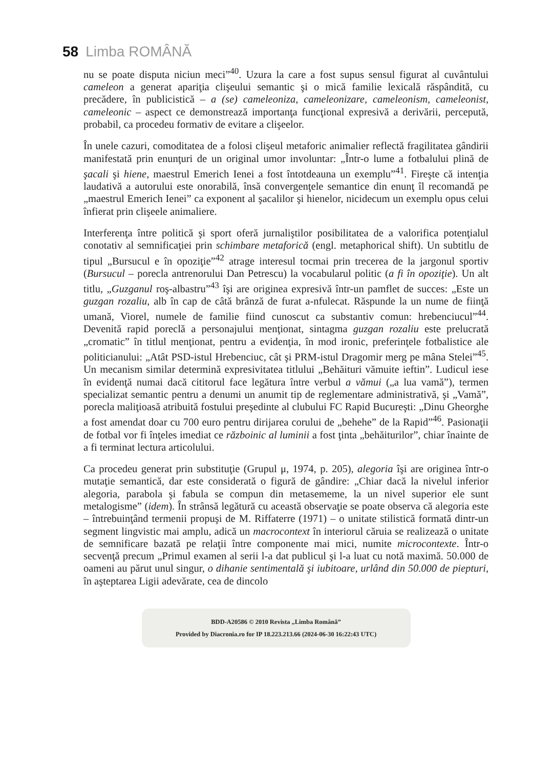58 Limba ROMÂNĂ
nu se poate disputa niciun meci”<sup>40</sup>. Uzura la care a fost supus sensul figurat al cuvântului cameleon a generat apariţia clişeului semantic şi o mică familie lexicală răspândită, cu precădere, în publicistică – a (se) cameleoniza, cameleonizare, cameleonism, cameleonist, cameleonic – aspect ce demonstrează importanţa funcţional expresivă a derivării, percepută, probabil, ca procedeu formativ de evitare a clişeelor.
În unele cazuri, comoditatea de a folosi clişeul metaforic animalier reflectă fragilitatea gândirii manifestată prin enunţuri de un original umor involuntar: „Într-o lume a fotbalului plină de şacali şi hiene, maestrul Emerich Ienei a fost întotdeauna un exemplu”<sup>41</sup>. Fireşte că intenţia laudativă a autorului este onorabilă, însă convergenţele semantice din enunţ îl recomandă pe „maestrul Emerich Ienei” ca exponent al şacalilor şi hienelor, nicidecum un exemplu opus celui înfierat prin clişeele animaliere.
Interferenţa între politică şi sport oferă jurnaliştilor posibilitatea de a valorifica potenţialul conotativ al semnificaţiei prin schimbare metaforică (engl. metaphorical shift). Un subtitlu de tipul „Bursucul e în opoziţie”<sup>42</sup> atrage interesul tocmai prin trecerea de la jargonul sportiv (Bursucul – porecla antrenorului Dan Petrescu) la vocabularul politic (a fi în opoziţie). Un alt titlu, „Guzganul roş-albastru”<sup>43</sup> îşi are originea expresivă într-un pamflet de succes: „Este un guzgan rozaliu, alb în cap de câtă brânză de furat a-nfulecat. Răspunde la un nume de fiinţă umană, Viorel, numele de familie fiind cunoscut ca substantiv comun: hrebenciucul”<sup>44</sup>. Devenită rapid poreclă a personajului menţionat, sintagma guzgan rozaliu este prelucrată „cromatic” în titlul menţionat, pentru a evidenţia, în mod ironic, preferinţele fotbalistice ale politicianului: „Atât PSD-istul Hrebenciuc, cât şi PRM-istul Dragomir merg pe mâna Stelei”<sup>45</sup>. Un mecanism similar determină expresivitatea titlului „Behăituri vămuite ieftin”. Ludicul iese în evidenţă numai dacă cititorul face legătura între verbul a vămui („a lua vamă”), termen specializat semantic pentru a denumi un anumit tip de reglementare administrativă, şi „Vamă”, porecla maliţioasă atribuită fostului preşedinte al clubului FC Rapid Bucureşti: „Dinu Gheorghe a fost amendat doar cu 700 euro pentru dirijarea corului de „behehe” de la Rapid”<sup>46</sup>. Pasionaţii de fotbal vor fi înţeles imediat ce războinic al luminii a fost ţinta „behăiturilor”, chiar înainte de a fi terminat lectura articolului.
Ca procedeu generat prin substituţie (Grupul μ, 1974, p. 205), alegoria îşi are originea într-o mutaţie semantică, dar este considerată o figură de gândire: „Chiar dacă la nivelul inferior alegoria, parabola şi fabula se compun din metasememe, la un nivel superior ele sunt metalogisme” (idem). În strânsă legătură cu această observaţie se poate observa că alegoria este – întrebuinţând termenii propuşi de M. Riffaterre (1971) – o unitate stilistică formată dintr-un segment lingvistic mai amplu, adică un macrocontext în interiorul căruia se realizează o unitate de semnificare bazată pe relaţii între componente mai mici, numite microcontexte. Într-o secvenţă precum „Primul examen al serii l-a dat publicul şi l-a luat cu notă maximă. 50.000 de oameni au părut unul singur, o dihanie sentimentală şi iubitoare, urlând din 50.000 de piepturi, în aşteptarea Ligii adevărate, cea de dincolo
BDD-A20586 © 2010 Revista „Limba Română”
Provided by Diacronia.ro for IP 18.223.213.66 (2024-06-30 16:22:43 UTC)